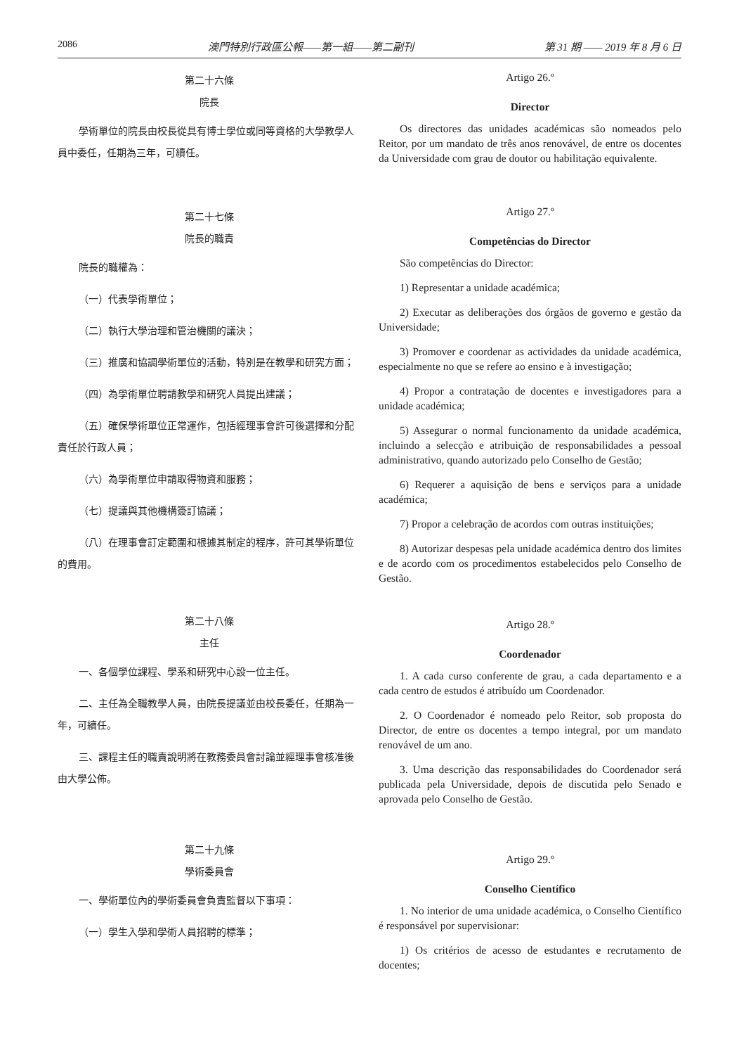2086 澳門特別行政區公報——第一組——第二副刊 第 31 期 —— 2019 年 8 月 6 日
第二十六條
院長
學術單位的院長由校長從具有博士學位或同等資格的大學教學人員中委任，任期為三年，可續任。
第二十七條
院長的職責
院長的職權為：
（一）代表學術單位；
（二）執行大學治理和管治機關的議決；
（三）推廣和協調學術單位的活動，特別是在教學和研究方面；
（四）為學術單位聘請教學和研究人員提出建議；
（五）確保學術單位正常運作，包括經理事會許可後選擇和分配責任於行政人員；
（六）為學術單位申請取得物資和服務；
（七）提議與其他機構簽訂協議；
（八）在理事會訂定範圍和根據其制定的程序，許可其學術單位的費用。
第二十八條
主任
一、各個學位課程、學系和研究中心設一位主任。
二、主任為全職教學人員，由院長提議並由校長委任，任期為一年，可續任。
三、課程主任的職責說明將在教務委員會討論並經理事會核准後由大學公佈。
第二十九條
學術委員會
一、學術單位內的學術委員會負責監督以下事項：
（一）學生入學和學術人員招聘的標準；
Artigo 26.º
Director
Os directores das unidades académicas são nomeados pelo Reitor, por um mandato de três anos renovável, de entre os docentes da Universidade com grau de doutor ou habilitação equivalente.
Artigo 27.º
Competências do Director
São competências do Director:
1) Representar a unidade académica;
2) Executar as deliberações dos órgãos de governo e gestão da Universidade;
3) Promover e coordenar as actividades da unidade académica, especialmente no que se refere ao ensino e à investigação;
4) Propor a contratação de docentes e investigadores para a unidade académica;
5) Assegurar o normal funcionamento da unidade académica, incluindo a selecção e atribuição de responsabilidades a pessoal administrativo, quando autorizado pelo Conselho de Gestão;
6) Requerer a aquisição de bens e serviços para a unidade académica;
7) Propor a celebração de acordos com outras instituições;
8) Autorizar despesas pela unidade académica dentro dos limites e de acordo com os procedimentos estabelecidos pelo Conselho de Gestão.
Artigo 28.º
Coordenador
1. A cada curso conferente de grau, a cada departamento e a cada centro de estudos é atribuído um Coordenador.
2. O Coordenador é nomeado pelo Reitor, sob proposta do Director, de entre os docentes a tempo integral, por um mandato renovável de um ano.
3. Uma descrição das responsabilidades do Coordenador será publicada pela Universidade, depois de discutida pelo Senado e aprovada pelo Conselho de Gestão.
Artigo 29.º
Conselho Científico
1. No interior de uma unidade académica, o Conselho Científico é responsável por supervisionar:
1) Os critérios de acesso de estudantes e recrutamento de docentes;